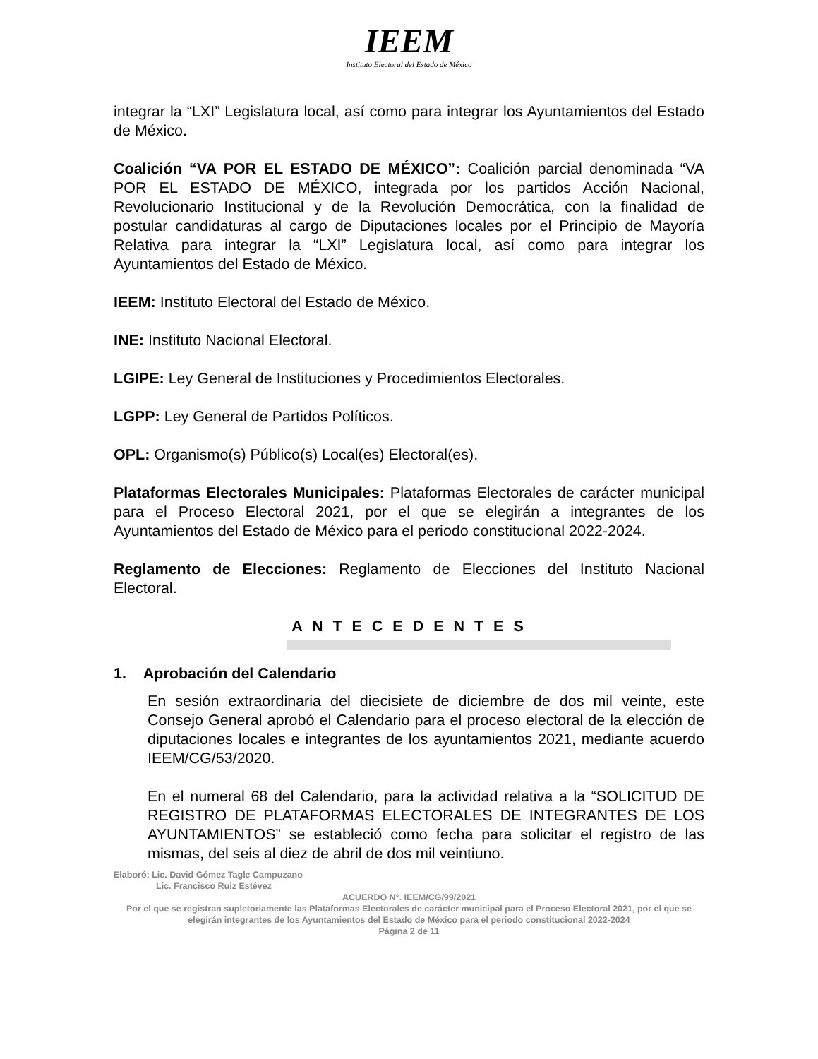IEEM
Instituto Electoral del Estado de México
integrar la “LXI” Legislatura local, así como para integrar los Ayuntamientos del Estado de México.
Coalición “VA POR EL ESTADO DE MÉXICO”: Coalición parcial denominada “VA POR EL ESTADO DE MÉXICO, integrada por los partidos Acción Nacional, Revolucionario Institucional y de la Revolución Democrática, con la finalidad de postular candidaturas al cargo de Diputaciones locales por el Principio de Mayoría Relativa para integrar la “LXI” Legislatura local, así como para integrar los Ayuntamientos del Estado de México.
IEEM: Instituto Electoral del Estado de México.
INE: Instituto Nacional Electoral.
LGIPE: Ley General de Instituciones y Procedimientos Electorales.
LGPP: Ley General de Partidos Políticos.
OPL: Organismo(s) Público(s) Local(es) Electoral(es).
Plataformas Electorales Municipales: Plataformas Electorales de carácter municipal para el Proceso Electoral 2021, por el que se elegirán a integrantes de los Ayuntamientos del Estado de México para el periodo constitucional 2022-2024.
Reglamento de Elecciones: Reglamento de Elecciones del Instituto Nacional Electoral.
A N T E C E D E N T E S
1. Aprobación del Calendario
En sesión extraordinaria del diecisiete de diciembre de dos mil veinte, este Consejo General aprobó el Calendario para el proceso electoral de la elección de diputaciones locales e integrantes de los ayuntamientos 2021, mediante acuerdo IEEM/CG/53/2020.
En el numeral 68 del Calendario, para la actividad relativa a la “SOLICITUD DE REGISTRO DE PLATAFORMAS ELECTORALES DE INTEGRANTES DE LOS AYUNTAMIENTOS” se estableció como fecha para solicitar el registro de las mismas, del seis al diez de abril de dos mil veintiuno.
Elaboró: Lic. David Gómez Tagle Campuzano
Lic. Francisco Ruiz Estévez
ACUERDO N°. IEEM/CG/99/2021
Por el que se registran supletoriamente las Plataformas Electorales de carácter municipal para el Proceso Electoral 2021, por el que se elegirán integrantes de los Ayuntamientos del Estado de México para el periodo constitucional 2022-2024
Página 2 de 11